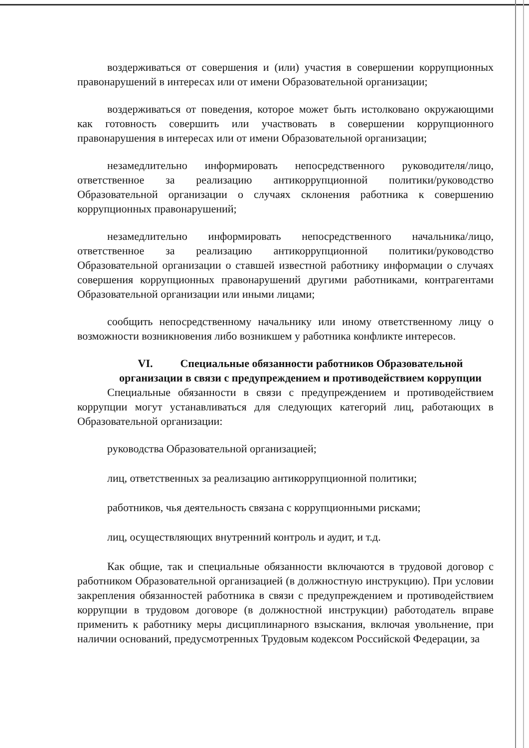воздерживаться от совершения и (или) участия в совершении коррупционных правонарушений в интересах или от имени Образовательной организации;
воздерживаться от поведения, которое может быть истолковано окружающими как готовность совершить или участвовать в совершении коррупционного правонарушения в интересах или от имени Образовательной организации;
незамедлительно информировать непосредственного руководителя/лицо, ответственное за реализацию антикоррупционной политики/руководство Образовательной организации о случаях склонения работника к совершению коррупционных правонарушений;
незамедлительно информировать непосредственного начальника/лицо, ответственное за реализацию антикоррупционной политики/руководство Образовательной организации о ставшей известной работнику информации о случаях совершения коррупционных правонарушений другими работниками, контрагентами Образовательной организации или иными лицами;
сообщить непосредственному начальнику или иному ответственному лицу о возможности возникновения либо возникшем у работника конфликте интересов.
VI. Специальные обязанности работников Образовательной организации в связи с предупреждением и противодействием коррупции
Специальные обязанности в связи с предупреждением и противодействием коррупции могут устанавливаться для следующих категорий лиц, работающих в Образовательной организации:
руководства Образовательной организацией;
лиц, ответственных за реализацию антикоррупционной политики;
работников, чья деятельность связана с коррупционными рисками;
лиц, осуществляющих внутренний контроль и аудит, и т.д.
Как общие, так и специальные обязанности включаются в трудовой договор с работником Образовательной организацией (в должностную инструкцию). При условии закрепления обязанностей работника в связи с предупреждением и противодействием коррупции в трудовом договоре (в должностной инструкции) работодатель вправе применить к работнику меры дисциплинарного взыскания, включая увольнение, при наличии оснований, предусмотренных Трудовым кодексом Российской Федерации, за